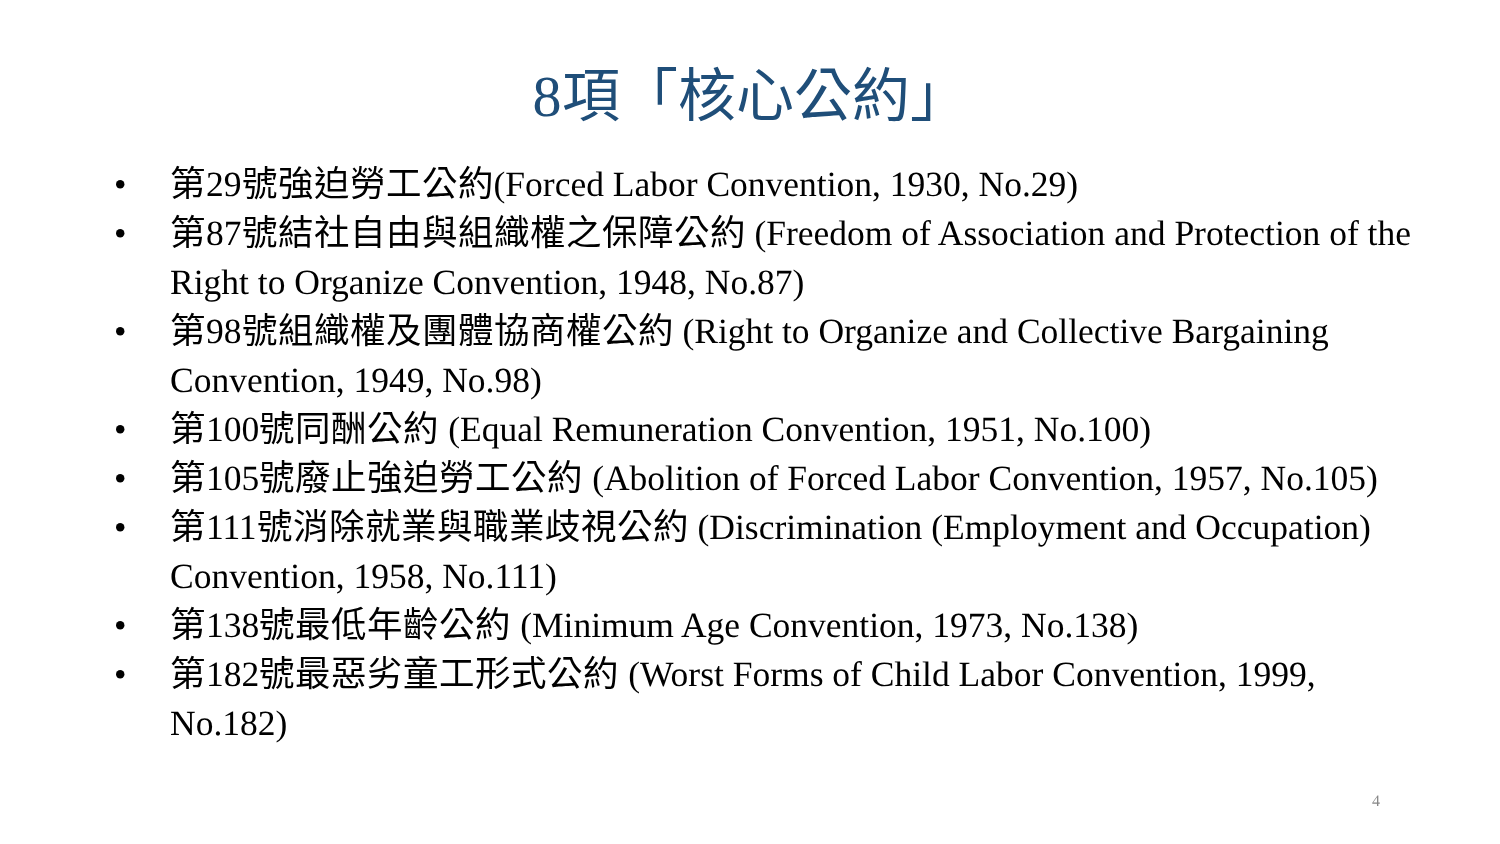8項「核心公約」
• 第29號強迫勞工公約(Forced Labor Convention, 1930, No.29)
• 第87號結社自由與組織權之保障公約 (Freedom of Association and Protection of the Right to Organize Convention, 1948, No.87)
• 第98號組織權及團體協商權公約 (Right to Organize and Collective Bargaining Convention, 1949, No.98)
• 第100號同酬公約 (Equal Remuneration Convention, 1951, No.100)
• 第105號廢止強迫勞工公約 (Abolition of Forced Labor Convention, 1957, No.105)
• 第111號消除就業與職業歧視公約 (Discrimination (Employment and Occupation) Convention, 1958, No.111)
• 第138號最低年齡公約 (Minimum Age Convention, 1973, No.138)
• 第182號最惡劣童工形式公約 (Worst Forms of Child Labor Convention, 1999, No.182)
4